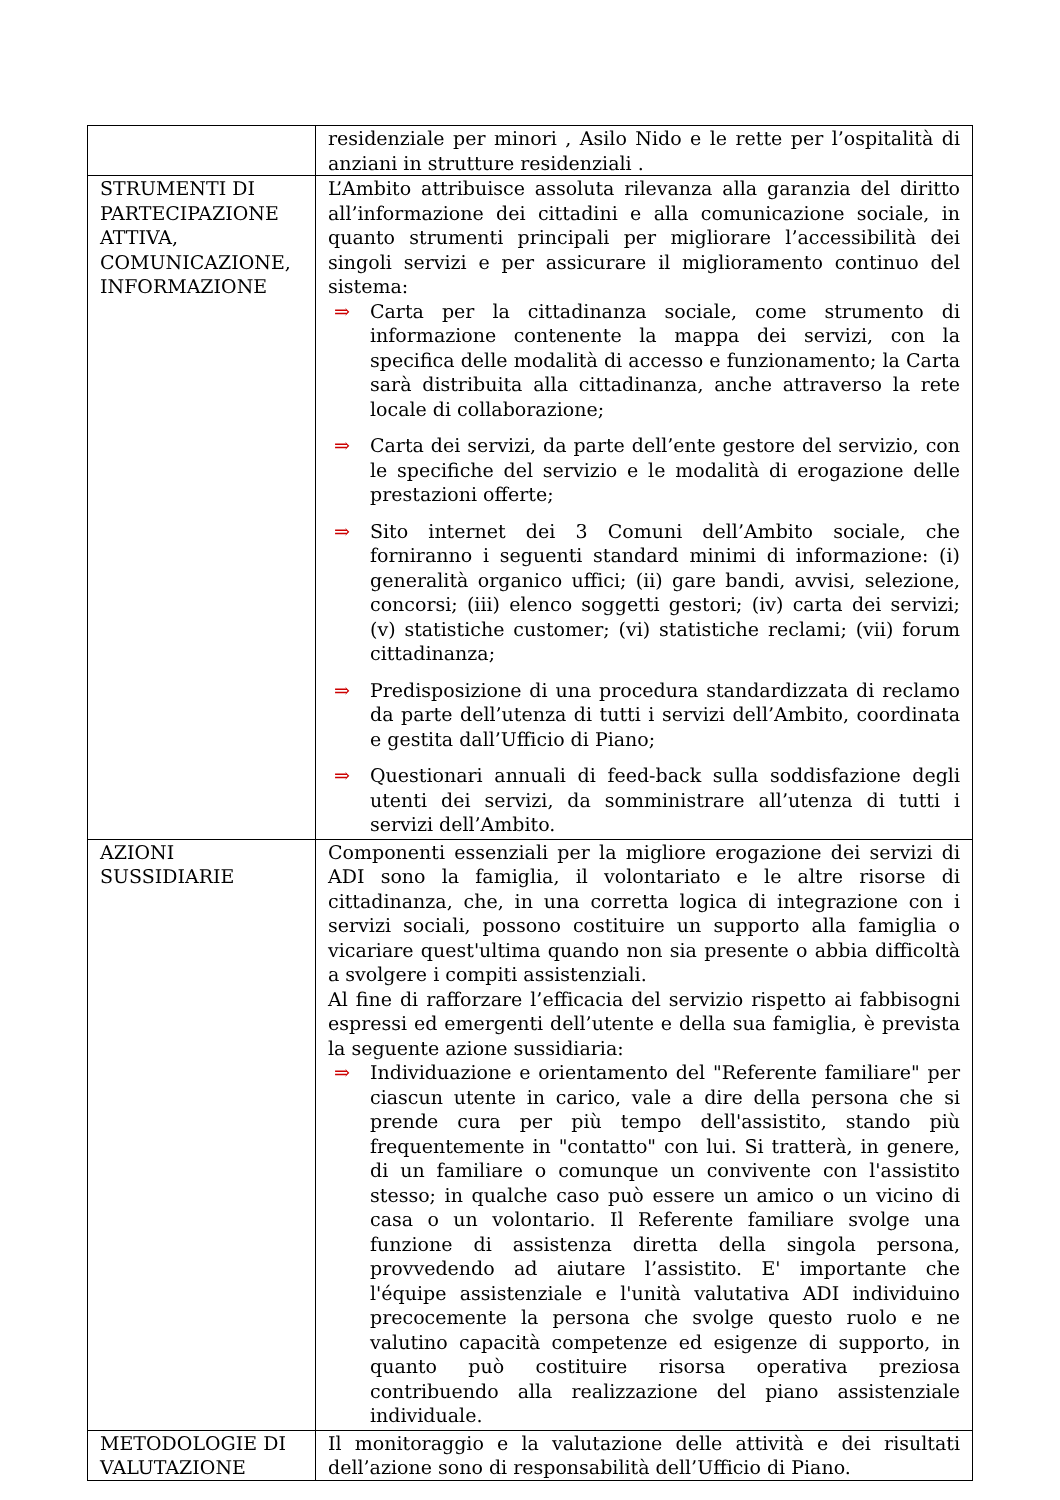| | residenziale per minori , Asilo Nido e le rette per l’ospitalità di anziani in strutture residenziali . |
| STRUMENTI DI PARTECIPAZIONE ATTIVA, COMUNICAZIONE, INFORMAZIONE | L’Ambito attribuisce assoluta rilevanza alla garanzia del diritto all’informazione dei cittadini e alla comunicazione sociale, in quanto strumenti principali per migliorare l’accessibilità dei singoli servizi e per assicurare il miglioramento continuo del sistema: ⇒ Carta per la cittadinanza sociale, come strumento di informazione contenente la mappa dei servizi, con la specifica delle modalità di accesso e funzionamento; la Carta sarà distribuita alla cittadinanza, anche attraverso la rete locale di collaborazione; ⇒ Carta dei servizi, da parte dell’ente gestore del servizio, con le specifiche del servizio e le modalità di erogazione delle prestazioni offerte; ⇒ Sito internet dei 3 Comuni dell’Ambito sociale, che forniranno i seguenti standard minimi di informazione: (i) generalità organico uffici; (ii) gare bandi, avvisi, selezione, concorsi; (iii) elenco soggetti gestori; (iv) carta dei servizi; (v) statistiche customer; (vi) statistiche reclami; (vii) forum cittadinanza; ⇒ Predisposizione di una procedura standardizzata di reclamo da parte dell’utenza di tutti i servizi dell’Ambito, coordinata e gestita dall’Ufficio di Piano; ⇒ Questionari annuali di feed-back sulla soddisfazione degli utenti dei servizi, da somministrare all’utenza di tutti i servizi dell’Ambito. |
| AZIONI SUSSIDIARIE | Componenti essenziali per la migliore erogazione dei servizi di ADI sono la famiglia, il volontariato e le altre risorse di cittadinanza, che, in una corretta logica di integrazione con i servizi sociali, possono costituire un supporto alla famiglia o vicariare quest'ultima quando non sia presente o abbia difficoltà a svolgere i compiti assistenziali. Al fine di rafforzare l’efficacia del servizio rispetto ai fabbisogni espressi ed emergenti dell’utente e della sua famiglia, è prevista la seguente azione sussidiaria: ⇒ Individuazione e orientamento del "Referente familiare" per ciascun utente in carico, vale a dire della persona che si prende cura per più tempo dell'assistito, stando più frequentemente in "contatto" con lui. Si tratterà, in genere, di un familiare o comunque un convivente con l'assistito stesso; in qualche caso può essere un amico o un vicino di casa o un volontario. Il Referente familiare svolge una funzione di assistenza diretta della singola persona, provvedendo ad aiutare l’assistito. E' importante che l'équipe assistenziale e l'unità valutativa ADI individuino precocemente la persona che svolge questo ruolo e ne valutino capacità competenze ed esigenze di supporto, in quanto può costituire risorsa operativa preziosa contribuendo alla realizzazione del piano assistenziale individuale. |
| METODOLOGIE DI VALUTAZIONE | Il monitoraggio e la valutazione delle attività e dei risultati dell’azione sono di responsabilità dell’Ufficio di Piano. |